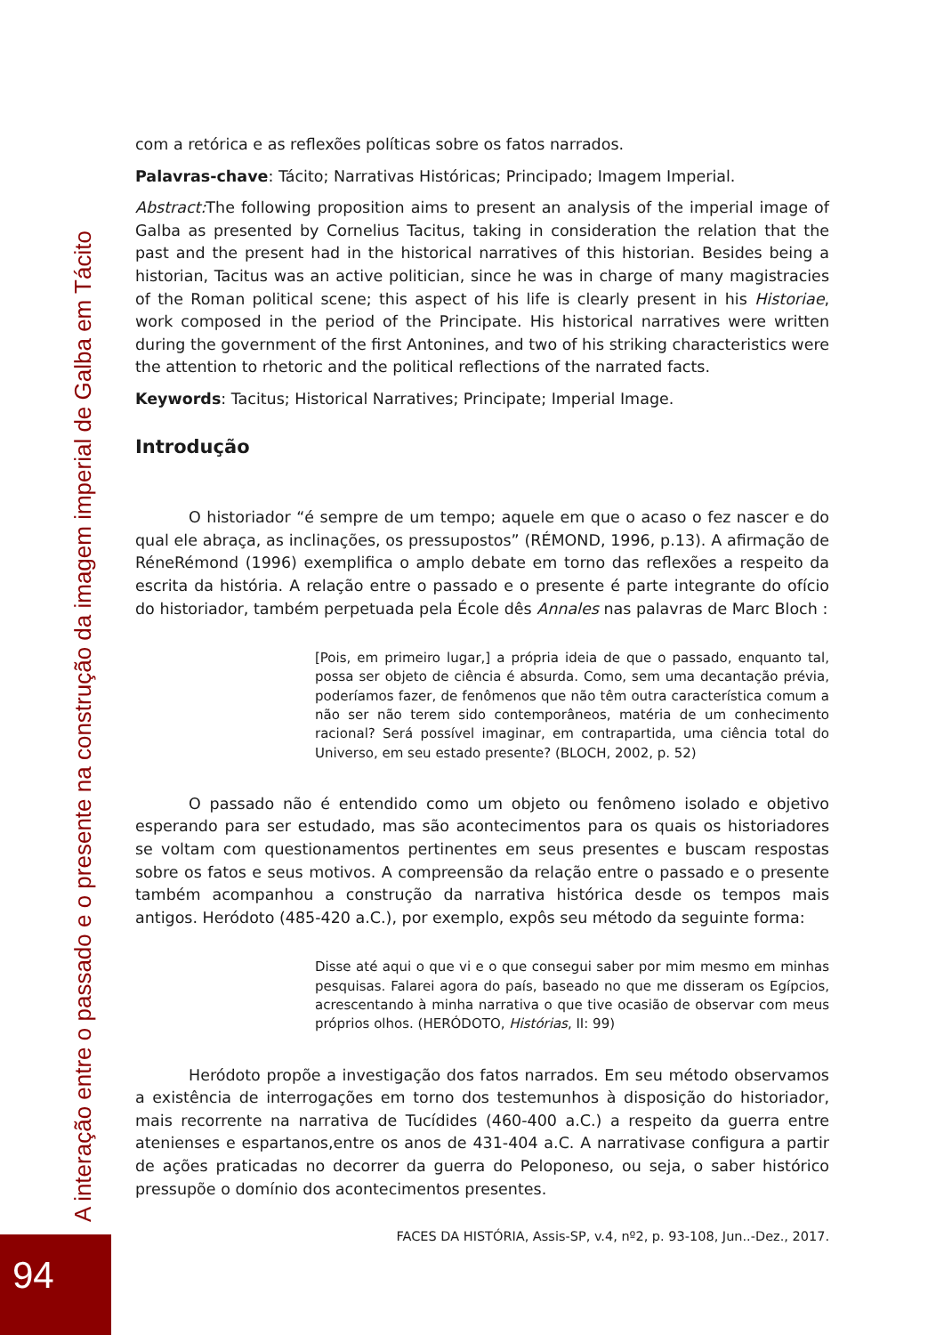com a retórica e as reflexões políticas sobre os fatos narrados.
Palavras-chave: Tácito; Narrativas Históricas; Principado; Imagem Imperial.
Abstract: The following proposition aims to present an analysis of the imperial image of Galba as presented by Cornelius Tacitus, taking in consideration the relation that the past and the present had in the historical narratives of this historian. Besides being a historian, Tacitus was an active politician, since he was in charge of many magistracies of the Roman political scene; this aspect of his life is clearly present in his Historiae, work composed in the period of the Principate. His historical narratives were written during the government of the first Antonines, and two of his striking characteristics were the attention to rhetoric and the political reflections of the narrated facts.
Keywords: Tacitus; Historical Narratives; Principate; Imperial Image.
Introdução
O historiador “é sempre de um tempo; aquele em que o acaso o fez nascer e do qual ele abraça, as inclinações, os pressupostos” (RÉMOND, 1996, p.13). A afirmação de RéneRémond (1996) exemplifica o amplo debate em torno das reflexões a respeito da escrita da história. A relação entre o passado e o presente é parte integrante do ofício do historiador, também perpetuada pela École dês Annales nas palavras de Marc Bloch :
[Pois, em primeiro lugar,] a própria ideia de que o passado, enquanto tal, possa ser objeto de ciência é absurda. Como, sem uma decantação prévia, poderíamos fazer, de fenômenos que não têm outra característica comum a não ser não terem sido contemporâneos, matéria de um conhecimento racional? Será possível imaginar, em contrapartida, uma ciência total do Universo, em seu estado presente? (BLOCH, 2002, p. 52)
O passado não é entendido como um objeto ou fenômeno isolado e objetivo esperando para ser estudado, mas são acontecimentos para os quais os historiadores se voltam com questionamentos pertinentes em seus presentes e buscam respostas sobre os fatos e seus motivos. A compreensão da relação entre o passado e o presente também acompanhou a construção da narrativa histórica desde os tempos mais antigos. Heródoto (485-420 a.C.), por exemplo, expôs seu método da seguinte forma:
Disse até aqui o que vi e o que consegui saber por mim mesmo em minhas pesquisas. Falarei agora do país, baseado no que me disseram os Egípcios, acrescentando à minha narrativa o que tive ocasião de observar com meus próprios olhos. (HERÓDOTO, Histórias, II: 99)
Heródoto propõe a investigação dos fatos narrados. Em seu método observamos a existência de interrogações em torno dos testemunhos à disposição do historiador, mais recorrente na narrativa de Tucídides (460-400 a.C.) a respeito da guerra entre atenienses e espartanos,entre os anos de 431-404 a.C. A narrativase configura a partir de ações praticadas no decorrer da guerra do Peloponeso, ou seja, o saber histórico pressupõe o domínio dos acontecimentos presentes.
FACES DA HISTÓRIA, Assis-SP, v.4, nº2, p. 93-108, Jun..-Dez., 2017.
A interação entre o passado e o presente na construção da imagem imperial de Galba em Tácito
94